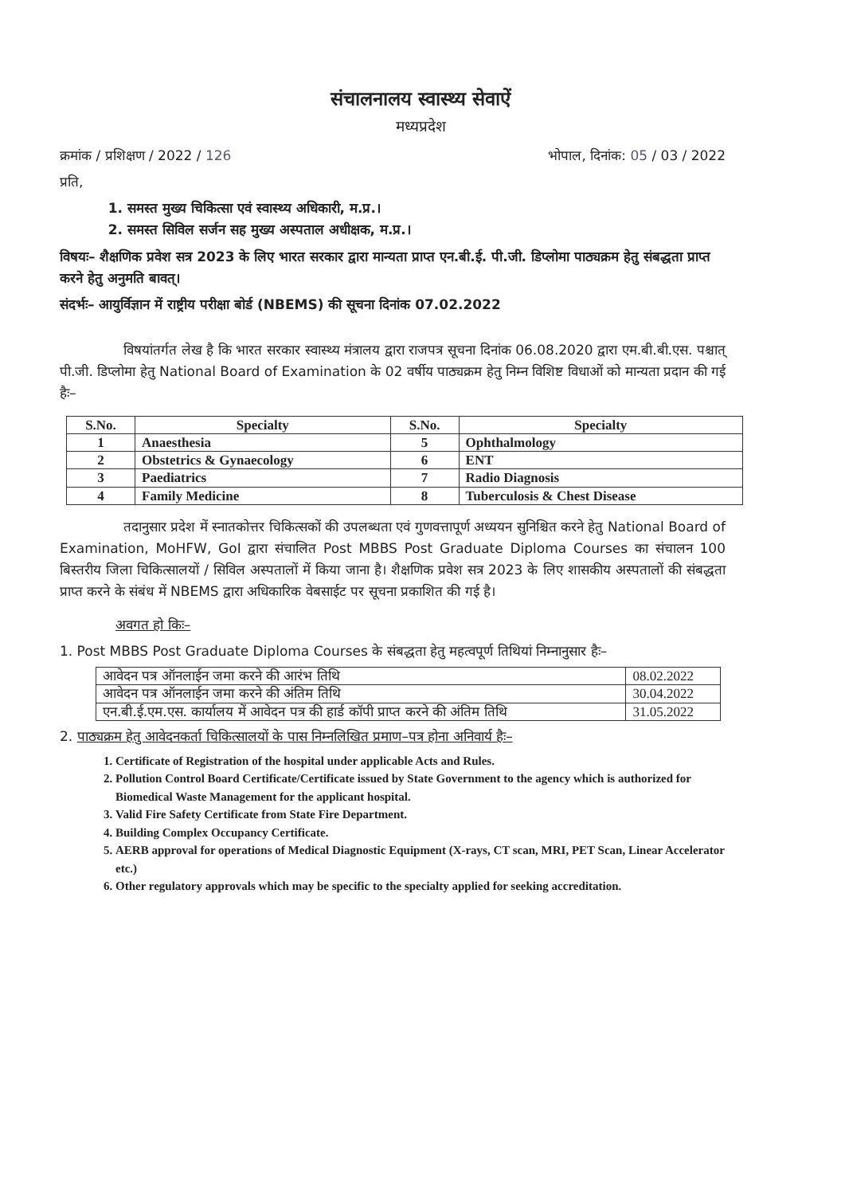संचालनालय स्वास्थ्य सेवाऐं
मध्यप्रदेश
क्रमांक / प्रशिक्षण / 2022 / 126 भोपाल, दिनांक: 05 / 03 / 2022
प्रति,
1. समस्त मुख्य चिकित्सा एवं स्वास्थ्य अधिकारी, म.प्र.।
2. समस्त सिविल सर्जन सह मुख्य अस्पताल अधीक्षक, म.प्र.।
विषयः– शैक्षणिक प्रवेश सत्र 2023 के लिए भारत सरकार द्वारा मान्यता प्राप्त एन.बी.ई. पी.जी. डिप्लोमा पाठ्यक्रम हेतु संबद्धता प्राप्त करने हेतु अनुमति बावत्।
संदर्भः– आयुर्विज्ञान में राष्ट्रीय परीक्षा बोर्ड (NBEMS) की सूचना दिनांक 07.02.2022
विषयांतर्गत लेख है कि भारत सरकार स्वास्थ्य मंत्रालय द्वारा राजपत्र सूचना दिनांक 06.08.2020 द्वारा एम.बी.बी.एस. पश्चात् पी.जी. डिप्लोमा हेतु National Board of Examination के 02 वर्षीय पाठ्यक्रम हेतु निम्न विशिष्ट विधाओं को मान्यता प्रदान की गई हैः–
| S.No. | Specialty | S.No. | Specialty |
| --- | --- | --- | --- |
| 1 | Anaesthesia | 5 | Ophthalmology |
| 2 | Obstetrics & Gynaecology | 6 | ENT |
| 3 | Paediatrics | 7 | Radio Diagnosis |
| 4 | Family Medicine | 8 | Tuberculosis & Chest Disease |
तदानुसार प्रदेश में स्नातकोत्तर चिकित्सकों की उपलब्धता एवं गुणवत्तापूर्ण अध्ययन सुनिश्चित करने हेतु National Board of Examination, MoHFW, GoI द्वारा संचालित Post MBBS Post Graduate Diploma Courses का संचालन 100 बिस्तरीय जिला चिकित्सालयों / सिविल अस्पतालों में किया जाना है। शैक्षणिक प्रवेश सत्र 2023 के लिए शासकीय अस्पतालों की संबद्धता प्राप्त करने के संबंध में NBEMS द्वारा अधिकारिक वेबसाईट पर सूचना प्रकाशित की गई है।
अवगत हो किः–
1. Post MBBS Post Graduate Diploma Courses के संबद्धता हेतु महत्वपूर्ण तिथियां निम्नानुसार हैः–
| आवेदन पत्र ऑनलाईन जमा करने की आरंभ तिथि | 08.02.2022 |
| आवेदन पत्र ऑनलाईन जमा करने की अंतिम तिथि | 30.04.2022 |
| एन.बी.ई.एम.एस. कार्यालय में आवेदन पत्र की हार्ड कॉपी प्राप्त करने की अंतिम तिथि | 31.05.2022 |
2. पाठ्यक्रम हेतु आवेदनकर्ता चिकित्सालयों के पास निम्नलिखित प्रमाण–पत्र होना अनिवार्य हैः–
1. Certificate of Registration of the hospital under applicable Acts and Rules.
2. Pollution Control Board Certificate/Certificate issued by State Government to the agency which is authorized for Biomedical Waste Management for the applicant hospital.
3. Valid Fire Safety Certificate from State Fire Department.
4. Building Complex Occupancy Certificate.
5. AERB approval for operations of Medical Diagnostic Equipment (X-rays, CT scan, MRI, PET Scan, Linear Accelerator etc.)
6. Other regulatory approvals which may be specific to the specialty applied for seeking accreditation.